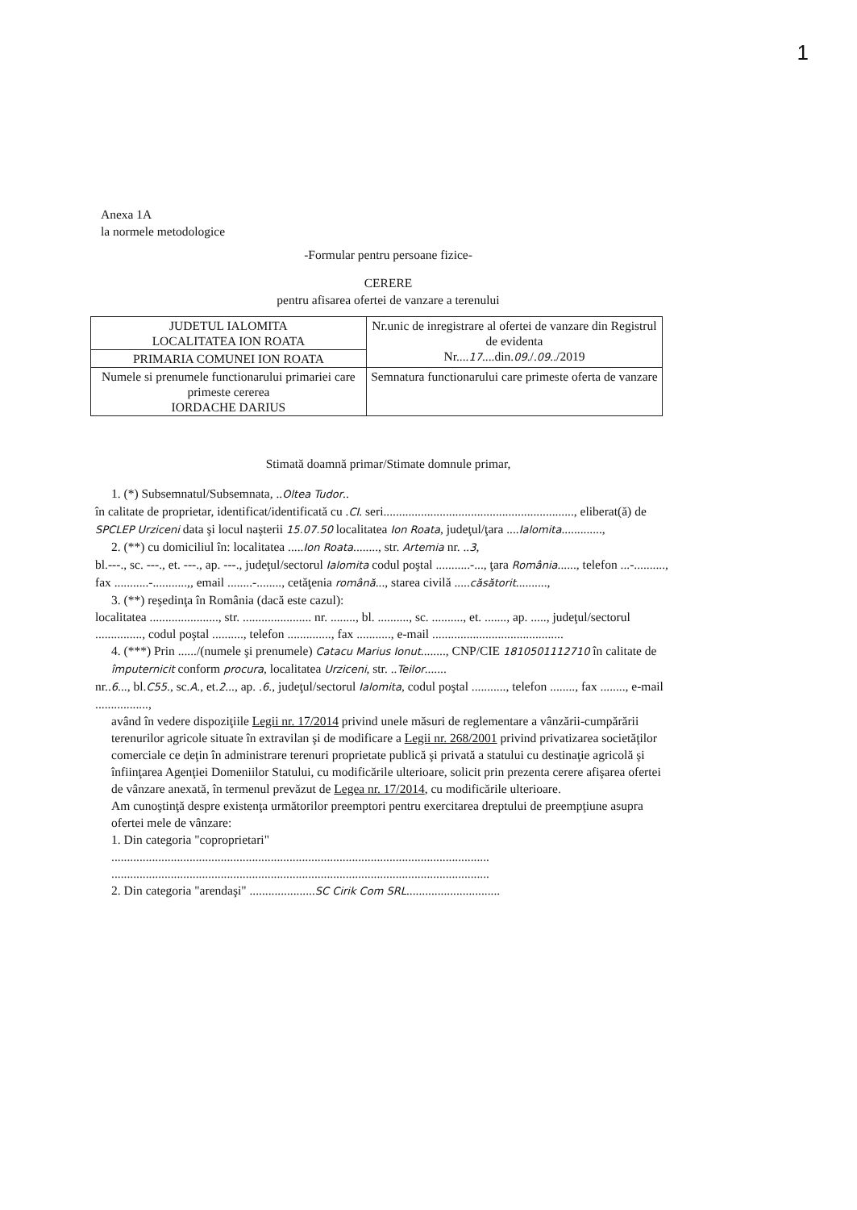1
Anexa 1A
la normele metodologice
-Formular pentru persoane fizice-
CERERE
pentru afisarea ofertei de vanzare a terenului
| JUDETUL IALOMITA LOCALITATEA ION ROATA | Nr.unic de inregistrare al ofertei de vanzare din Registrul de evidenta Nr.... 17 ....din. 09 ./. 09 ../2019 |
| PRIMARIA COMUNEI ION ROATA | |
| Numele si prenumele functionarului primariei care primeste cererea IORDACHE DARIUS | Semnatura functionarului care primeste oferta de vanzare |
Stimată doamnă primar/Stimate domnule primar,
1. (*) Subsemnatul/Subsemnata, ..Oltea Tudor..
în calitate de proprietar, identificat/identificată cu .CI. seri............................................................., eliberat(ă) de SPCLEP Urziceni data şi locul naşterii 15.07.50 localitatea Ion Roata, judeţul/ţara ....Ialomita.............,
2. (**) cu domiciliul în: localitatea .....Ion Roata........, str. Artemia nr. ..3,
bl.---., sc. ---., et. ---., ap. ---., judeţul/sectorul Ialomita codul poştal ...........-..., ţara România......, telefon ...-.........., fax ...........-...........,, email ........-........, cetăţenia română..., starea civilă .....căsătorit..........,
3. (**) reşedinţa în România (dacă este cazul):
localitatea ......................, str. ...................... nr. ........, bl. .........., sc. .........., et. ......., ap. ....., judeţul/sectorul ..............., codul poştal .........., telefon .............., fax ..........., e-mail ..........................................
4. (***) Prin ....../(numele şi prenumele) Catacu Marius Ionut........, CNP/CIE 1810501112710 în calitate de împuternicit conform procura, localitatea Urziceni, str. ..Teilor.......
nr..6..., bl.C55., sc.A., et.2..., ap. .6., judeţul/sectorul Ialomita, codul poştal ..........., telefon ........, fax ........, e-mail .................,
având în vedere dispoziţiile Legii nr. 17/2014 privind unele măsuri de reglementare a vânzării-cumpărării terenurilor agricole situate în extravilan şi de modificare a Legii nr. 268/2001 privind privatizarea societăţilor comerciale ce deţin în administrare terenuri proprietate publică şi privată a statului cu destinaţie agricolă şi înfiinţarea Agenţiei Domeniilor Statului, cu modificările ulterioare, solicit prin prezenta cerere afişarea ofertei de vânzare anexată, în termenul prevăzut de Legea nr. 17/2014, cu modificările ulterioare.
Am cunoştinţă despre existenţa următorilor preemptori pentru exercitarea dreptului de preempţiune asupra ofertei mele de vânzare:
1. Din categoria "coproprietari"
.........................................................................................................................
.........................................................................................................................
2. Din categoria "arendaşi" .....................SC Cirik Com SRL..............................